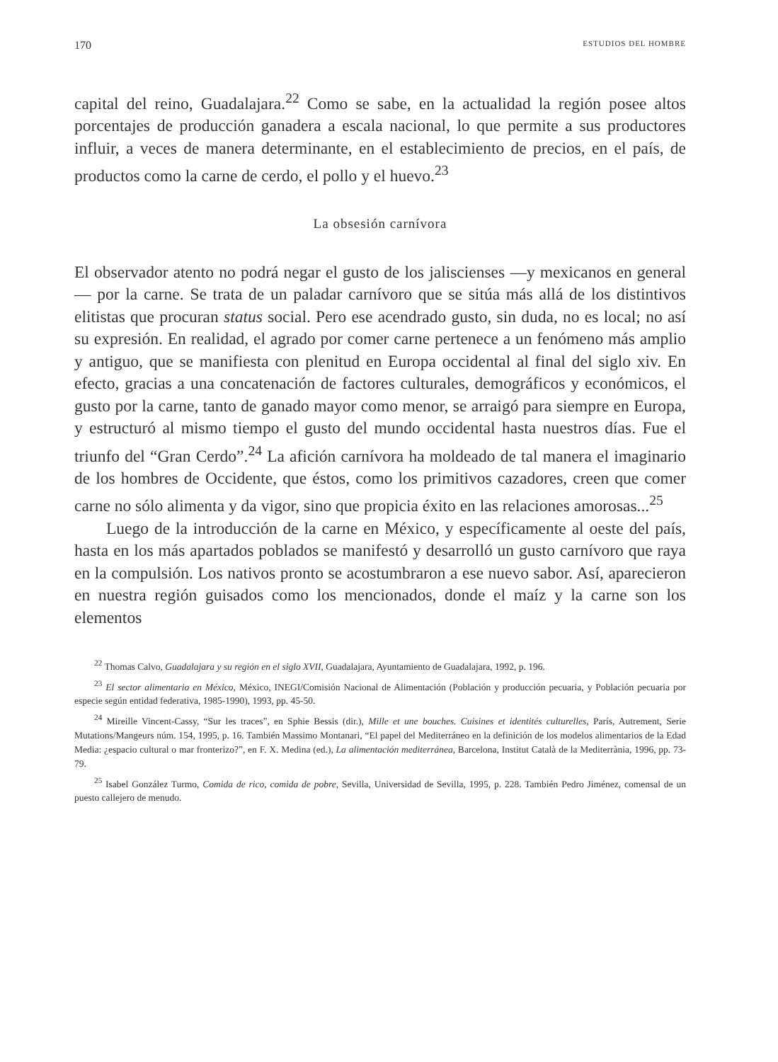170 ESTUDIOS DEL HOMBRE
capital del reino, Guadalajara.<sup>22</sup> Como se sabe, en la actualidad la región posee altos porcentajes de producción ganadera a escala nacional, lo que permite a sus productores influir, a veces de manera determinante, en el establecimiento de precios, en el país, de productos como la carne de cerdo, el pollo y el huevo.<sup>23</sup>
La obsesión carnívora
El observador atento no podrá negar el gusto de los jaliscienses —y mexicanos en general— por la carne. Se trata de un paladar carnívoro que se sitúa más allá de los distintivos elitistas que procuran status social. Pero ese acendrado gusto, sin duda, no es local; no así su expresión. En realidad, el agrado por comer carne pertenece a un fenómeno más amplio y antiguo, que se manifiesta con plenitud en Europa occidental al final del siglo xiv. En efecto, gracias a una concatenación de factores culturales, demográficos y económicos, el gusto por la carne, tanto de ganado mayor como menor, se arraigó para siempre en Europa, y estructuró al mismo tiempo el gusto del mundo occidental hasta nuestros días. Fue el triunfo del “Gran Cerdo”.<sup>24</sup> La afición carnívora ha moldeado de tal manera el imaginario de los hombres de Occidente, que éstos, como los primitivos cazadores, creen que comer carne no sólo alimenta y da vigor, sino que propicia éxito en las relaciones amorosas...<sup>25</sup>
Luego de la introducción de la carne en México, y específicamente al oeste del país, hasta en los más apartados poblados se manifestó y desarrolló un gusto carnívoro que raya en la compulsión. Los nativos pronto se acostumbraron a ese nuevo sabor. Así, aparecieron en nuestra región guisados como los mencionados, donde el maíz y la carne son los elementos
<sup>22</sup> Thomas Calvo, Guadalajara y su región en el siglo XVII, Guadalajara, Ayuntamiento de Guadalajara, 1992, p. 196.
<sup>23</sup> El sector alimentario en México, México, INEGI/Comisión Nacional de Alimentación (Población y producción pecuaria, y Población pecuaria por especie según entidad federativa, 1985-1990), 1993, pp. 45-50.
<sup>24</sup> Mireille Vincent-Cassy, “Sur les traces”, en Sphie Bessis (dir.), Mille et une bouches. Cuisines et identités culturelles, París, Autrement, Serie Mutations/Mangeurs núm. 154, 1995, p. 16. También Massimo Montanari, “El papel del Mediterráneo en la definición de los modelos alimentarios de la Edad Media: ¿espacio cultural o mar fronterizo?”, en F. X. Medina (ed.), La alimentación mediterránea, Barcelona, Institut Català de la Mediterrània, 1996, pp. 73-79.
<sup>25</sup> Isabel González Turmo, Comida de rico, comida de pobre, Sevilla, Universidad de Sevilla, 1995, p. 228. También Pedro Jiménez, comensal de un puesto callejero de menudo.